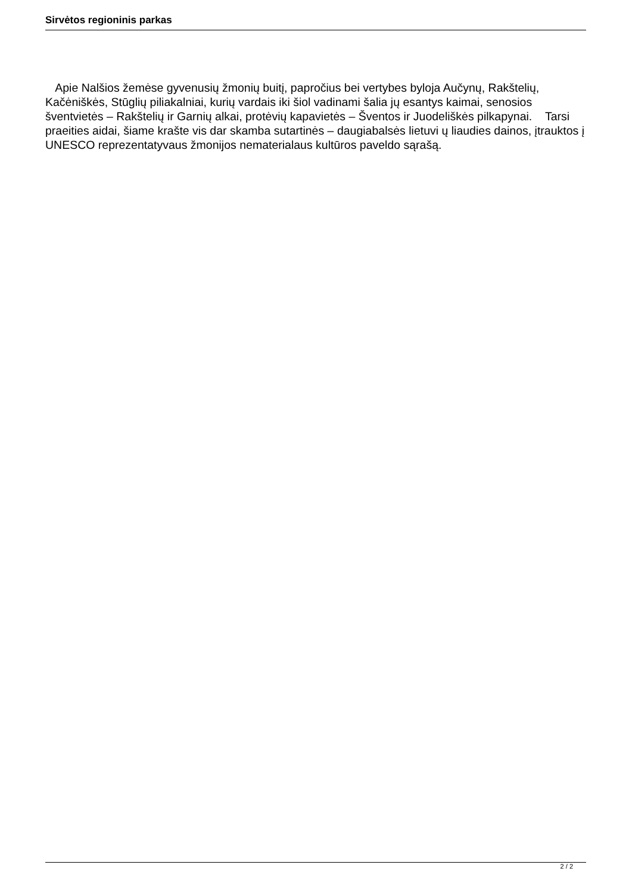Sirvėtos regioninis parkas
Apie Nalšios žemėse gyvenusių žmonių buitį, papročius bei vertybes byloja Aučynų, Rakštelių, Kačėniškės, Stūglių piliakalniai, kurių vardais iki šiol vadinami šalia jų esantys kaimai, senosios šventvietės – Rakštelių ir Garnių alkai, protėvių kapavietės – Šventos ir Juodeliškės pilkapynai. Tarsi praeities aidai, šiame krašte vis dar skamba sutartinės – daugiabalsės lietuvi ų liaudies dainos, įtrauktos į UNESCO reprezentatyvaus žmonijos nematerialaus kultūros paveldo sąrašą.
2 / 2